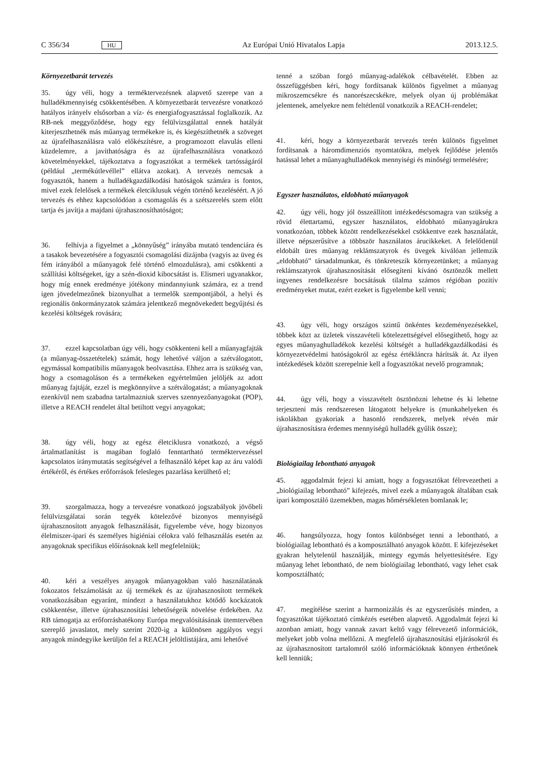C 356/34 HU Az Európai Unió Hivatalos Lapja 2013.12.5.
Környezetbarát tervezés
35. úgy véli, hogy a terméktervezésnek alapvető szerepe van a hulladékmennyiség csökkentésében. A környezetbarát tervezésre vonatkozó hatályos irányelv elsősorban a víz- és energiafogyasztással foglalkozik. Az RB-nek meggyőződése, hogy egy felülvizsgálattal ennek hatályát kiterjeszthetnék más műanyag termékekre is, és kiegészíthetnék a szöveget az újrafelhasználásra való előkészítésre, a programozott elavulás elleni küzdelemre, a javíthatóságra és az újrafelhasználásra vonatkozó követelményekkel, tájékoztatva a fogyasztókat a termékek tartósságáról (például „termékútlevéllel” ellátva azokat). A tervezés nemcsak a fogyasztók, hanem a hulladékgazdálkodási hatóságok számára is fontos, mivel ezek felelősek a termékek életciklusuk végén történő kezeléséért. A jó tervezés és ehhez kapcsolódóan a csomagolás és a szétszerelés szem előtt tartja és javítja a majdani újrahasznosíthatóságot;
36. felhívja a figyelmet a „könnyűség” irányába mutató tendenciára és a tasakok bevezetésére a fogyasztói csomagolási dizájnba (vagyis az üveg és fém irányából a műanyagok felé történő elmozdulásra), ami csökkenti a szállítási költségeket, így a szén-dioxid kibocsátást is. Elismeri ugyanakkor, hogy míg ennek eredménye jótékony mindannyiunk számára, ez a trend igen jövedelmezőnek bizonyulhat a termelők szempontjából, a helyi és regionális önkormányzatok számára jelentkező megnövekedett begyűjtési és kezelési költségek rovására;
37. ezzel kapcsolatban úgy véli, hogy csökkenteni kell a műanyagfajták (a műanyag-összetételek) számát, hogy lehetővé váljon a szétválogatott, egymással kompatibilis műanyagok beolvasztása. Ehhez arra is szükség van, hogy a csomagoláson és a termékeken egyértelműen jelöljék az adott műanyag fajtáját, ezzel is megkönnyítve a szétválogatást; a műanyagoknak ezenkívül nem szabadna tartalmazniuk szerves szennyezőanyagokat (POP), illetve a REACH rendelet által betiltott vegyi anyagokat;
38. úgy véli, hogy az egész életciklusra vonatkozó, a végső ártalmatlanítást is magában foglaló fenntartható terméktervezéssel kapcsolatos iránymutatás segítségével a felhasználó képet kap az áru valódi értékéről, és értékes erőforrások felesleges pazarlása kerülhető el;
39. szorgalmazza, hogy a tervezésre vonatkozó jogszabályok jövőbeli felülvizsgálatai során tegyék kötelezővé bizonyos mennyiségű újrahasznosított anyagok felhasználását, figyelembe véve, hogy bizonyos élelmiszer-ipari és személyes higiéniai célokra való felhasználás esetén az anyagoknak specifikus előírásoknak kell megfelelniük;
40. kéri a veszélyes anyagok műanyagokban való használatának fokozatos felszámolását az új termékek és az újrahasznosított termékek vonatkozásában egyaránt, mindezt a használatukhoz kötődő kockázatok csökkentése, illetve újrahasznosítási lehetőségeik növelése érdekében. Az RB támogatja az erőforráshatékony Európa megvalósításának ütemtervében szereplő javaslatot, mely szerint 2020-ig a különösen aggályos vegyi anyagok mindegyike kerüljön fel a REACH jelöltlistájára, ami lehetővé
tenné a szóban forgó műanyag-adalékok célbavételét. Ebben az összefüggésben kéri, hogy fordítsanak különös figyelmet a műanyag mikroszemcsékre és nanorészecskékre, melyek olyan új problémákat jelentenek, amelyekre nem feltétlenül vonatkozik a REACH-rendelet;
41. kéri, hogy a környezetbarát tervezés terén különös figyelmet fordítsanak a háromdimenziós nyomtatókra, melyek fejlődése jelentős hatással lehet a műanyaghulladékok mennyiségi és minőségi termelésére;
Egyszer használatos, eldobható műanyagok
42. úgy véli, hogy jól összeállított intézkedéscsomagra van szükség a rövid élettartamú, egyszer használatos, eldobható műanyagárukra vonatkozóan, többek között rendelkezésekkel csökkentve ezek használatát, illetve népszerűsítve a többször használatos árucikkeket. A felelőtlenül eldobált üres műanyag reklámszatyrok és üvegek kiválóan jellemzik „eldobható” társadalmunkat, és tönkreteszik környezetünket; a műanyag reklámszatyrok újrahasznosítását elősegíteni kívánó ösztönzők mellett ingyenes rendelkezésre bocsátásuk tilalma számos régióban pozitív eredményeket mutat, ezért ezeket is figyelembe kell venni;
43. úgy véli, hogy országos szintű önkéntes kezdeményezésekkel, többek közt az üzletek visszavételi kötelezettségével elősegíthető, hogy az egyes műanyaghulladékok kezelési költségét a hulladékgazdálkodási és környezetvédelmi hatóságokról az egész értékláncra hárítsák át. Az ilyen intézkedések között szerepelnie kell a fogyasztókat nevelő programnak;
44. úgy véli, hogy a visszavételt ösztönözni lehetne és ki lehetne terjeszteni más rendszeresen látogatott helyekre is (munkahelyeken és iskolákban gyakoriak a hasonló rendszerek, melyek révén már újrahasznosításra érdemes mennyiségű hulladék gyűlik össze);
Biológiailag lebontható anyagok
45. aggodalmát fejezi ki amiatt, hogy a fogyasztókat félrevezetheti a „biológiailag lebontható” kifejezés, mivel ezek a műanyagok általában csak ipari komposztáló üzemekben, magas hőmérsékleten bomlanak le;
46. hangsúlyozza, hogy fontos különbséget tenni a lebontható, a biológiailag lebontható és a komposztálható anyagok között. E kifejezéseket gyakran helytelenül használják, mintegy egymás helyettesítésére. Egy műanyag lehet lebontható, de nem biológiailag lebontható, vagy lehet csak komposztálható;
47. megítélése szerint a harmonizálás és az egyszerűsítés minden, a fogyasztókat tájékoztató címkézés esetében alapvető. Aggodalmát fejezi ki azonban amiatt, hogy vannak zavart keltő vagy félrevezető információk, melyeket jobb volna mellőzni. A megfelelő újrahasznosítási eljárásokról és az újrahasznosított tartalomról szóló információknak könnyen érthetőnek kell lenniük;